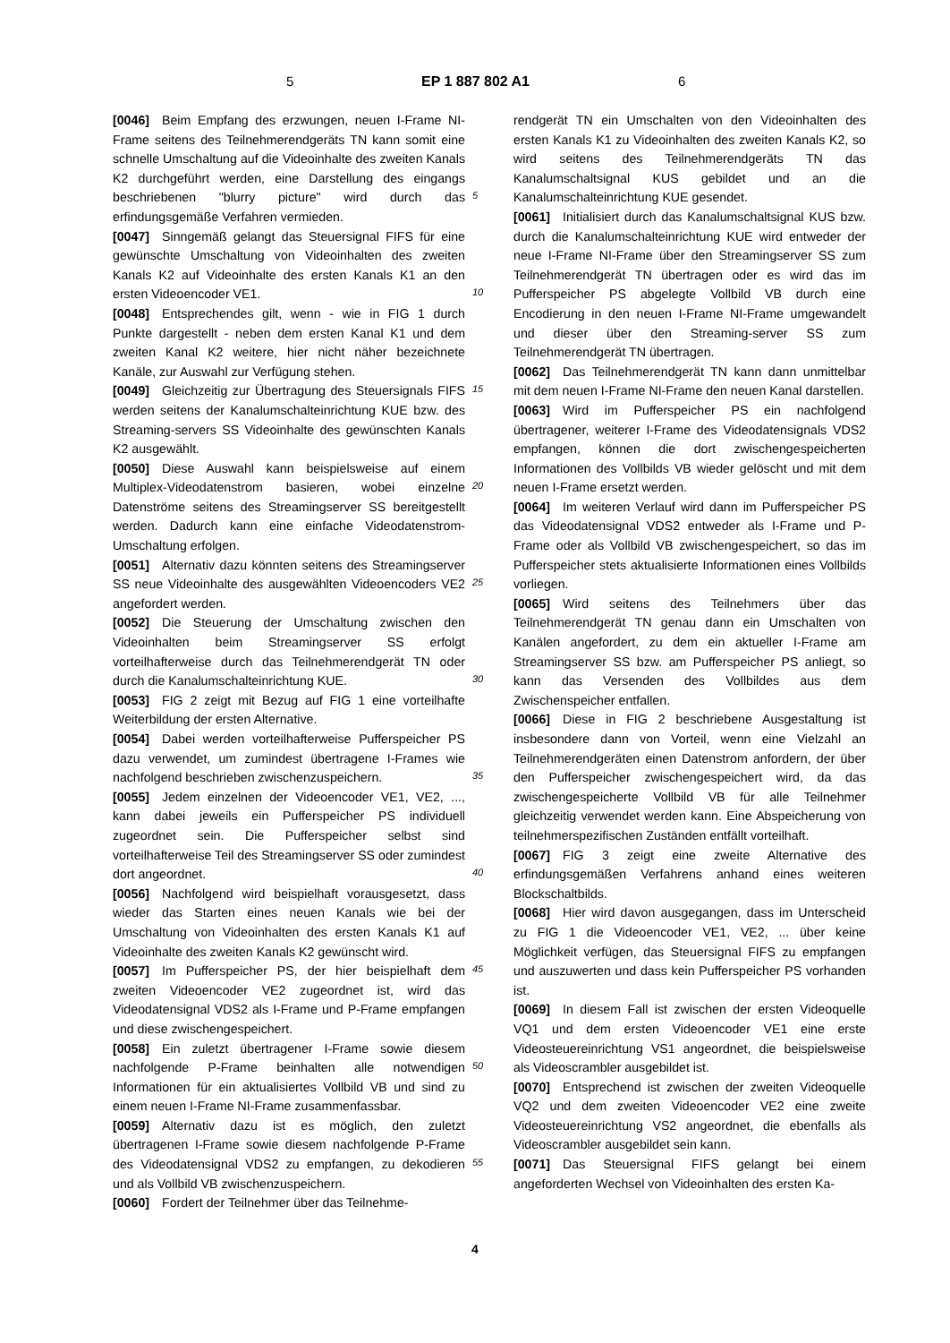5 EP 1 887 802 A1 6
[0046] Beim Empfang des erzwungen, neuen I-Frame NI-Frame seitens des Teilnehmerendgeräts TN kann somit eine schnelle Umschaltung auf die Videoinhalte des zweiten Kanals K2 durchgeführt werden, eine Darstellung des eingangs beschriebenen "blurry picture" wird durch das erfindungsgemäße Verfahren vermieden.
[0047] Sinngemäß gelangt das Steuersignal FIFS für eine gewünschte Umschaltung von Videoinhalten des zweiten Kanals K2 auf Videoinhalte des ersten Kanals K1 an den ersten Videoencoder VE1.
[0048] Entsprechendes gilt, wenn - wie in FIG 1 durch Punkte dargestellt - neben dem ersten Kanal K1 und dem zweiten Kanal K2 weitere, hier nicht näher bezeichnete Kanäle, zur Auswahl zur Verfügung stehen.
[0049] Gleichzeitig zur Übertragung des Steuersignals FIFS werden seitens der Kanalumschalteinrichtung KUE bzw. des Streaming-servers SS Videoinhalte des gewünschten Kanals K2 ausgewählt.
[0050] Diese Auswahl kann beispielsweise auf einem Multiplex-Videodatenstrom basieren, wobei einzelne Datenströme seitens des Streamingserver SS bereitgestellt werden. Dadurch kann eine einfache Videodatenstrom-Umschaltung erfolgen.
[0051] Alternativ dazu könnten seitens des Streamingserver SS neue Videoinhalte des ausgewählten Videoencoders VE2 angefordert werden.
[0052] Die Steuerung der Umschaltung zwischen den Videoinhalten beim Streamingserver SS erfolgt vorteilhafterweise durch das Teilnehmerendgerät TN oder durch die Kanalumschalteinrichtung KUE.
[0053] FIG 2 zeigt mit Bezug auf FIG 1 eine vorteilhafte Weiterbildung der ersten Alternative.
[0054] Dabei werden vorteilhafterweise Pufferspeicher PS dazu verwendet, um zumindest übertragene I-Frames wie nachfolgend beschrieben zwischenzuspeichern.
[0055] Jedem einzelnen der Videoencoder VE1, VE2, ..., kann dabei jeweils ein Pufferspeicher PS individuell zugeordnet sein. Die Pufferspeicher selbst sind vorteilhafterweise Teil des Streamingserver SS oder zumindest dort angeordnet.
[0056] Nachfolgend wird beispielhaft vorausgesetzt, dass wieder das Starten eines neuen Kanals wie bei der Umschaltung von Videoinhalten des ersten Kanals K1 auf Videoinhalte des zweiten Kanals K2 gewünscht wird.
[0057] Im Pufferspeicher PS, der hier beispielhaft dem zweiten Videoencoder VE2 zugeordnet ist, wird das Videodatensignal VDS2 als I-Frame und P-Frame empfangen und diese zwischengespeichert.
[0058] Ein zuletzt übertragener I-Frame sowie diesem nachfolgende P-Frame beinhalten alle notwendigen Informationen für ein aktualisiertes Vollbild VB und sind zu einem neuen I-Frame NI-Frame zusammenfassbar.
[0059] Alternativ dazu ist es möglich, den zuletzt übertragenen I-Frame sowie diesem nachfolgende P-Frame des Videodatensignal VDS2 zu empfangen, zu dekodieren und als Vollbild VB zwischenzuspeichern.
[0060] Fordert der Teilnehmer über das Teilnehme-
rendgerät TN ein Umschalten von den Videoinhalten des ersten Kanals K1 zu Videoinhalten des zweiten Kanals K2, so wird seitens des Teilnehmerendgeräts TN das Kanalumschaltsignal KUS gebildet und an die Kanalumschalteinrichtung KUE gesendet.
[0061] Initialisiert durch das Kanalumschaltsignal KUS bzw. durch die Kanalumschalteinrichtung KUE wird entweder der neue I-Frame NI-Frame über den Streamingserver SS zum Teilnehmerendgerät TN übertragen oder es wird das im Pufferspeicher PS abgelegte Vollbild VB durch eine Encodierung in den neuen I-Frame NI-Frame umgewandelt und dieser über den Streaming-server SS zum Teilnehmerendgerät TN übertragen.
[0062] Das Teilnehmerendgerät TN kann dann unmittelbar mit dem neuen I-Frame NI-Frame den neuen Kanal darstellen.
[0063] Wird im Pufferspeicher PS ein nachfolgend übertragener, weiterer I-Frame des Videodatensignals VDS2 empfangen, können die dort zwischengespeicherten Informationen des Vollbilds VB wieder gelöscht und mit dem neuen I-Frame ersetzt werden.
[0064] Im weiteren Verlauf wird dann im Pufferspeicher PS das Videodatensignal VDS2 entweder als I-Frame und P-Frame oder als Vollbild VB zwischengespeichert, so das im Pufferspeicher stets aktualisierte Informationen eines Vollbilds vorliegen.
[0065] Wird seitens des Teilnehmers über das Teilnehmerendgerät TN genau dann ein Umschalten von Kanälen angefordert, zu dem ein aktueller I-Frame am Streamingserver SS bzw. am Pufferspeicher PS anliegt, so kann das Versenden des Vollbildes aus dem Zwischenspeicher entfallen.
[0066] Diese in FIG 2 beschriebene Ausgestaltung ist insbesondere dann von Vorteil, wenn eine Vielzahl an Teilnehmerendgeräten einen Datenstrom anfordern, der über den Pufferspeicher zwischengespeichert wird, da das zwischengespeicherte Vollbild VB für alle Teilnehmer gleichzeitig verwendet werden kann. Eine Abspeicherung von teilnehmerspezifischen Zuständen entfällt vorteilhaft.
[0067] FIG 3 zeigt eine zweite Alternative des erfindungsgemäßen Verfahrens anhand eines weiteren Blockschaltbilds.
[0068] Hier wird davon ausgegangen, dass im Unterscheid zu FIG 1 die Videoencoder VE1, VE2, ... über keine Möglichkeit verfügen, das Steuersignal FIFS zu empfangen und auszuwerten und dass kein Pufferspeicher PS vorhanden ist.
[0069] In diesem Fall ist zwischen der ersten Videoquelle VQ1 und dem ersten Videoencoder VE1 eine erste Videosteuereinrichtung VS1 angeordnet, die beispielsweise als Videoscrambler ausgebildet ist.
[0070] Entsprechend ist zwischen der zweiten Videoquelle VQ2 und dem zweiten Videoencoder VE2 eine zweite Videosteuereinrichtung VS2 angeordnet, die ebenfalls als Videoscrambler ausgebildet sein kann.
[0071] Das Steuersignal FIFS gelangt bei einem angeforderten Wechsel von Videoinhalten des ersten Ka-
5
10
15
20
25
30
35
40
45
50
55
4